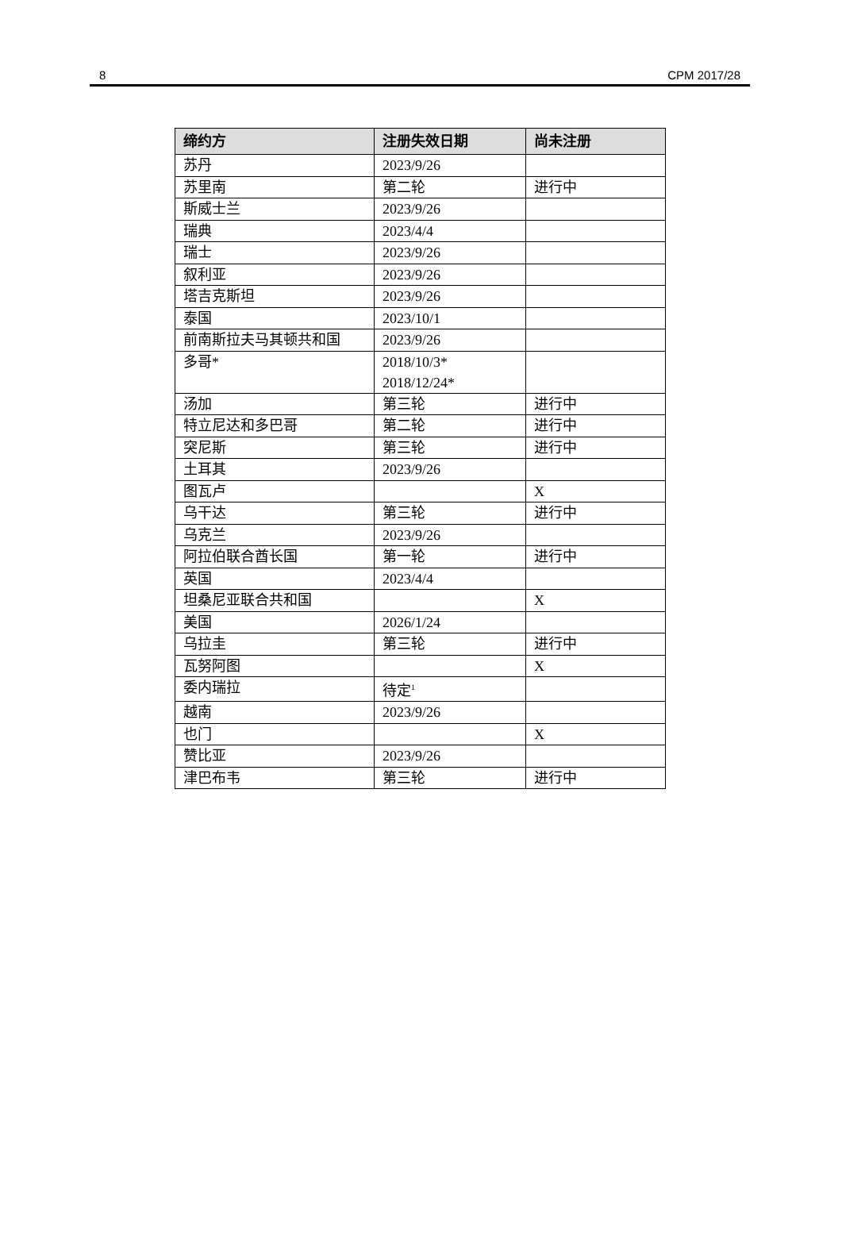8 CPM 2017/28
| 缔约方 | 注册失效日期 | 尚未注册 |
| --- | --- | --- |
| 苏丹 | 2023/9/26 | |
| 苏里南 | 第二轮 | 进行中 |
| 斯威士兰 | 2023/9/26 | |
| 瑞典 | 2023/4/4 | |
| 瑞士 | 2023/9/26 | |
| 叙利亚 | 2023/9/26 | |
| 塔吉克斯坦 | 2023/9/26 | |
| 泰国 | 2023/10/1 | |
| 前南斯拉夫马其顿共和国 | 2023/9/26 | |
| 多哥* | 2018/10/3* 2018/12/24* | |
| 汤加 | 第三轮 | 进行中 |
| 特立尼达和多巴哥 | 第二轮 | 进行中 |
| 突尼斯 | 第三轮 | 进行中 |
| 土耳其 | 2023/9/26 | |
| 图瓦卢 | | X |
| 乌干达 | 第三轮 | 进行中 |
| 乌克兰 | 2023/9/26 | |
| 阿拉伯联合酋长国 | 第一轮 | 进行中 |
| 英国 | 2023/4/4 | |
| 坦桑尼亚联合共和国 | | X |
| 美国 | 2026/1/24 | |
| 乌拉圭 | 第三轮 | 进行中 |
| 瓦努阿图 | | X |
| 委内瑞拉 | 待定<sup>1</sup> | |
| 越南 | 2023/9/26 | |
| 也门 | | X |
| 赞比亚 | 2023/9/26 | |
| 津巴布韦 | 第三轮 | 进行中 |